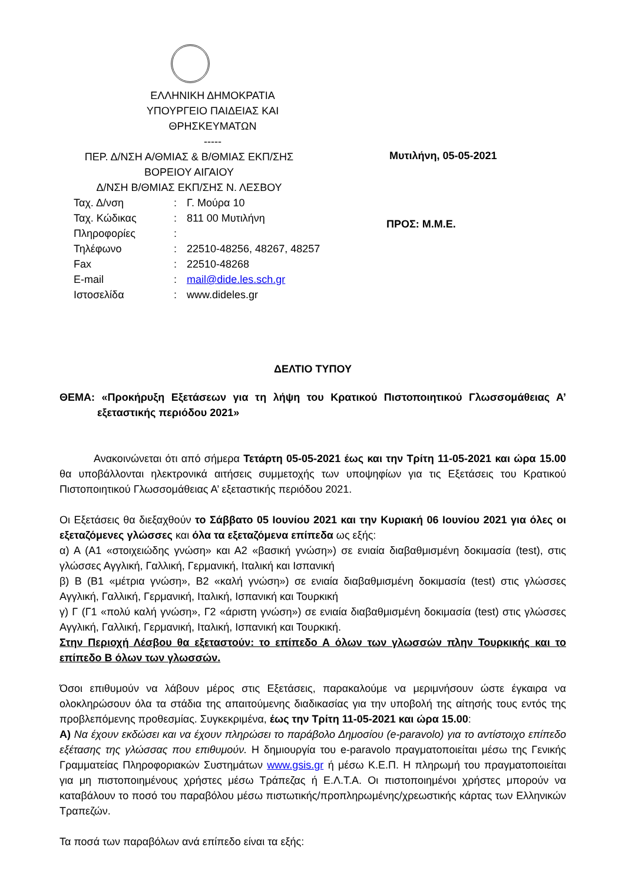ΕΛΛΗΝΙΚΗ ΔΗΜΟΚΡΑΤΙΑ
ΥΠΟΥΡΓΕΙΟ ΠΑΙΔΕΙΑΣ ΚΑΙ
ΘΡΗΣΚΕΥΜΑΤΩΝ
-----
ΠΕΡ. Δ/ΝΣΗ Α/ΘΜΙΑΣ & Β/ΘΜΙΑΣ ΕΚΠ/ΣΗΣ
ΒΟΡΕΙΟΥ ΑΙΓΑΙΟΥ
Δ/ΝΣΗ Β/ΘΜΙΑΣ ΕΚΠ/ΣΗΣ Ν. ΛΕΣΒΟΥ
| Ταχ. Δ/νση | : | Γ. Μούρα 10 |
| Ταχ. Κώδικας | : | 811 00 Μυτιλήνη |
| Πληροφορίες | : | |
| Τηλέφωνο | : | 22510-48256, 48267, 48257 |
| Fax | : | 22510-48268 |
| E-mail | : | mail@dide.les.sch.gr |
| Ιστοσελίδα | : | www.dideles.gr |
Μυτιλήνη, 05-05-2021
ΠΡΟΣ: Μ.Μ.Ε.
ΔΕΛΤΙΟ ΤΥΠΟΥ
ΘΕΜΑ: «Προκήρυξη Εξετάσεων για τη λήψη του Κρατικού Πιστοποιητικού Γλωσσομάθειας Α’ εξεταστικής περιόδου 2021»
Ανακοινώνεται ότι από σήμερα Τετάρτη 05-05-2021 έως και την Τρίτη 11-05-2021 και ώρα 15.00 θα υποβάλλονται ηλεκτρονικά αιτήσεις συμμετοχής των υποψηφίων για τις Εξετάσεις του Κρατικού Πιστοποιητικού Γλωσσομάθειας Α’ εξεταστικής περιόδου 2021.
Οι Εξετάσεις θα διεξαχθούν το Σάββατο 05 Ιουνίου 2021 και την Κυριακή 06 Ιουνίου 2021 για όλες οι εξεταζόμενες γλώσσες και όλα τα εξεταζόμενα επίπεδα ως εξής:
α) Α (Α1 «στοιχειώδης γνώση» και Α2 «βασική γνώση») σε ενιαία διαβαθμισμένη δοκιμασία (test), στις γλώσσες Αγγλική, Γαλλική, Γερμανική, Ιταλική και Ισπανική
β) Β (Β1 «μέτρια γνώση», Β2 «καλή γνώση») σε ενιαία διαβαθμισμένη δοκιμασία (test) στις γλώσσες Αγγλική, Γαλλική, Γερμανική, Ιταλική, Ισπανική και Τουρκική
γ) Γ (Γ1 «πολύ καλή γνώση», Γ2 «άριστη γνώση») σε ενιαία διαβαθμισμένη δοκιμασία (test) στις γλώσσες Αγγλική, Γαλλική, Γερμανική, Ιταλική, Ισπανική και Τουρκική.
Στην Περιοχή Λέσβου θα εξεταστούν: το επίπεδο Α όλων των γλωσσών πλην Τουρκικής και το επίπεδο Β όλων των γλωσσών.
Όσοι επιθυμούν να λάβουν μέρος στις Εξετάσεις, παρακαλούμε να μεριμνήσουν ώστε έγκαιρα να ολοκληρώσουν όλα τα στάδια της απαιτούμενης διαδικασίας για την υποβολή της αίτησής τους εντός της προβλεπόμενης προθεσμίας. Συγκεκριμένα, έως την Τρίτη 11-05-2021 και ώρα 15.00:
Α) Να έχουν εκδώσει και να έχουν πληρώσει το παράβολο Δημοσίου (e-paravolo) για το αντίστοιχο επίπεδο εξέτασης της γλώσσας που επιθυμούν. Η δημιουργία του e-paravolo πραγματοποιείται μέσω της Γενικής Γραμματείας Πληροφοριακών Συστημάτων www.gsis.gr ή μέσω Κ.Ε.Π. Η πληρωμή του πραγματοποιείται για μη πιστοποιημένους χρήστες μέσω Τράπεζας ή Ε.Λ.Τ.Α. Οι πιστοποιημένοι χρήστες μπορούν να καταβάλουν το ποσό του παραβόλου μέσω πιστωτικής/προπληρωμένης/χρεωστικής κάρτας των Ελληνικών Τραπεζών.
Τα ποσά των παραβόλων ανά επίπεδο είναι τα εξής: